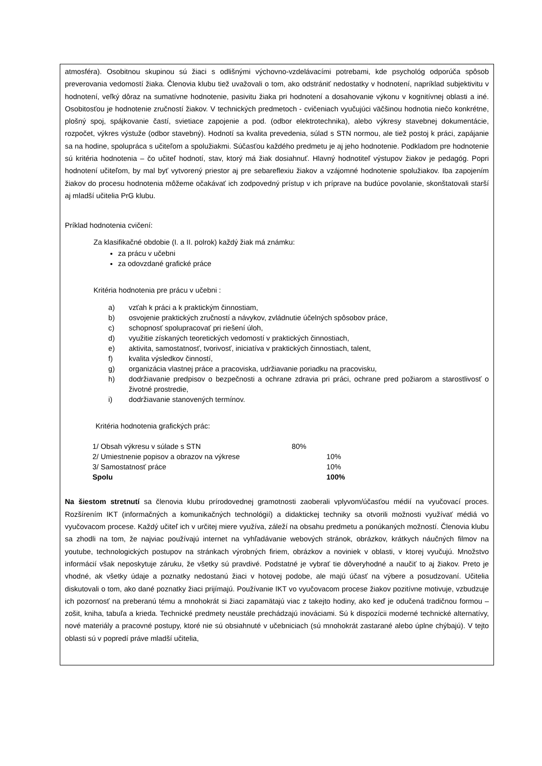atmosféra). Osobitnou skupinou sú žiaci s odlišnými výchovno-vzdelávacími potrebami, kde psychológ odporúča spôsob preverovania vedomostí žiaka. Členovia klubu tiež uvažovali o tom, ako odstrániť nedostatky v hodnotení, napríklad subjektivitu v hodnotení, veľký dôraz na sumatívne hodnotenie, pasivitu žiaka pri hodnotení a dosahovanie výkonu v kognitívnej oblasti a iné. Osobitosťou je hodnotenie zručností žiakov. V technických predmetoch - cvičeniach vyučujúci väčšinou hodnotia niečo konkrétne, plošný spoj, spájkovanie častí, svietiace zapojenie a pod. (odbor elektrotechnika), alebo výkresy stavebnej dokumentácie, rozpočet, výkres výstuže (odbor stavebný). Hodnotí sa kvalita prevedenia, súlad s STN normou, ale tiež postoj k práci, zapájanie sa na hodine, spolupráca s učiteľom a spolužiakmi. Súčasťou každého predmetu je aj jeho hodnotenie. Podkladom pre hodnotenie sú kritéria hodnotenia – čo učiteľ hodnotí, stav, ktorý má žiak dosiahnuť. Hlavný hodnotiteľ výstupov žiakov je pedagóg. Popri hodnotení učiteľom, by mal byť vytvorený priestor aj pre sebareflexiu žiakov a vzájomné hodnotenie spolužiakov. Iba zapojením žiakov do procesu hodnotenia môžeme očakávať ich zodpovedný prístup v ich príprave na budúce povolanie, skonštatovali starší aj mladší učitelia PrG klubu.
Príklad hodnotenia cvičení:
Za klasifikačné obdobie (I. a II. polrok) každý žiak má známku:
za prácu v učebni
za odovzdané grafické práce
Kritéria hodnotenia pre prácu v učebni :
a) vzťah k práci a k praktickým činnostiam,
b) osvojenie praktických zručností a návykov, zvládnutie účelných spôsobov práce,
c) schopnosť spolupracovať pri riešení úloh,
d) využitie získaných teoretických vedomostí v praktických činnostiach,
e) aktivita, samostatnosť, tvorivosť, iniciatíva v praktických činnostiach, talent,
f) kvalita výsledkov činností,
g) organizácia vlastnej práce a pracoviska, udržiavanie poriadku na pracovisku,
h) dodržiavanie predpisov o bezpečnosti a ochrane zdravia pri práci, ochrane pred požiarom a starostlivosť o životné prostredie,
i) dodržiavanie stanovených termínov.
Kritéria hodnotenia grafických prác:
| 1/ Obsah výkresu v súlade s STN | 80% | |
| 2/ Umiestnenie popisov a obrazov na výkrese | | 10% |
| 3/ Samostatnosť práce | | 10% |
| Spolu | | 100% |
Na šiestom stretnutí sa členovia klubu prírodovednej gramotnosti zaoberali vplyvom/účasťou médií na vyučovací proces. Rozšírením IKT (informačných a komunikačných technológií) a didaktickej techniky sa otvorili možnosti využívať médiá vo vyučovacom procese. Každý učiteľ ich v určitej miere využíva, záleží na obsahu predmetu a ponúkaných možností. Členovia klubu sa zhodli na tom, že najviac používajú internet na vyhľadávanie webových stránok, obrázkov, krátkych náučných filmov na youtube, technologických postupov na stránkach výrobných firiem, obrázkov a noviniek v oblasti, v ktorej vyučujú. Množstvo informácií však neposkytuje záruku, že všetky sú pravdivé. Podstatné je vybrať tie dôveryhodné a naučiť to aj žiakov. Preto je vhodné, ak všetky údaje a poznatky nedostanú žiaci v hotovej podobe, ale majú účasť na výbere a posudzovaní. Učitelia diskutovali o tom, ako dané poznatky žiaci prijímajú. Používanie IKT vo vyučovacom procese žiakov pozitívne motivuje, vzbudzuje ich pozornosť na preberanú tému a mnohokrát si žiaci zapamätajú viac z takejto hodiny, ako keď je odučená tradičnou formou – zošit, kniha, tabuľa a krieda. Technické predmety neustále prechádzajú inováciami. Sú k dispozícii moderné technické alternatívy, nové materiály a pracovné postupy, ktoré nie sú obsiahnuté v učebniciach (sú mnohokrát zastarané alebo úplne chýbajú). V tejto oblasti sú v popredí práve mladší učitelia,